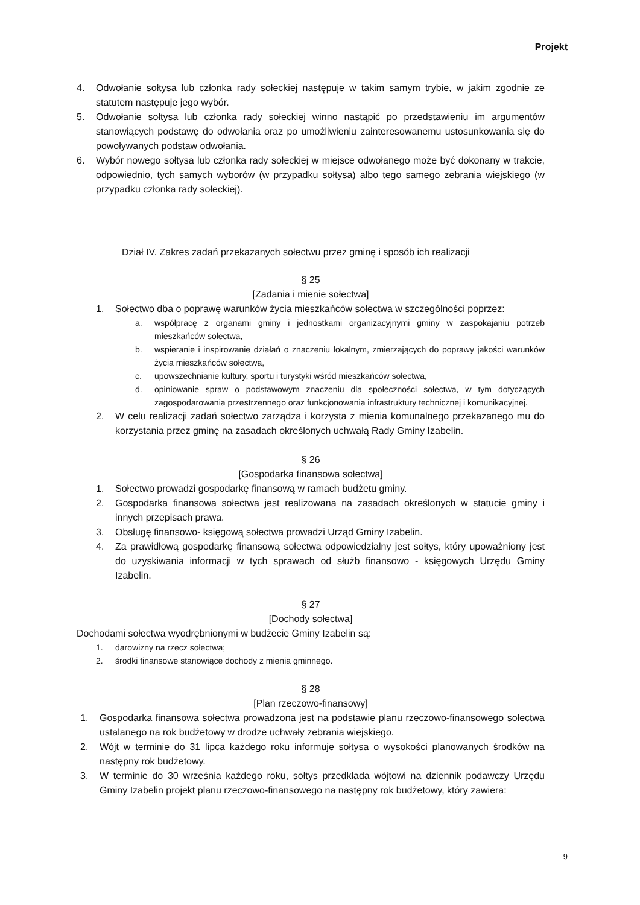Projekt
4. Odwołanie sołtysa lub członka rady sołeckiej następuje w takim samym trybie, w jakim zgodnie ze statutem następuje jego wybór.
5. Odwołanie sołtysa lub członka rady sołeckiej winno nastąpić po przedstawieniu im argumentów stanowiących podstawę do odwołania oraz po umożliwieniu zainteresowanemu ustosunkowania się do powoływanych podstaw odwołania.
6. Wybór nowego sołtysa lub członka rady sołeckiej w miejsce odwołanego może być dokonany w trakcie, odpowiednio, tych samych wyborów (w przypadku sołtysa) albo tego samego zebrania wiejskiego (w przypadku członka rady sołeckiej).
Dział IV. Zakres zadań przekazanych sołectwu przez gminę i sposób ich realizacji
§ 25
[Zadania i mienie sołectwa]
1. Sołectwo dba o poprawę warunków życia mieszkańców sołectwa w szczególności poprzez:
a. współpracę z organami gminy i jednostkami organizacyjnymi gminy w zaspokajaniu potrzeb mieszkańców sołectwa,
b. wspieranie i inspirowanie działań o znaczeniu lokalnym, zmierzających do poprawy jakości warunków życia mieszkańców sołectwa,
c. upowszechnianie kultury, sportu i turystyki wśród mieszkańców sołectwa,
d. opiniowanie spraw o podstawowym znaczeniu dla społeczności sołectwa, w tym dotyczących zagospodarowania przestrzennego oraz funkcjonowania infrastruktury technicznej i komunikacyjnej.
2. W celu realizacji zadań sołectwo zarządza i korzysta z mienia komunalnego przekazanego mu do korzystania przez gminę na zasadach określonych uchwałą Rady Gminy Izabelin.
§ 26
[Gospodarka finansowa sołectwa]
1. Sołectwo prowadzi gospodarkę finansową w ramach budżetu gminy.
2. Gospodarka finansowa sołectwa jest realizowana na zasadach określonych w statucie gminy i innych przepisach prawa.
3. Obsługę finansowo- księgową sołectwa prowadzi Urząd Gminy Izabelin.
4. Za prawidłową gospodarkę finansową sołectwa odpowiedzialny jest sołtys, który upoważniony jest do uzyskiwania informacji w tych sprawach od służb finansowo - księgowych Urzędu Gminy Izabelin.
§ 27
[Dochody sołectwa]
Dochodami sołectwa wyodrębnionymi w budżecie Gminy Izabelin są:
1. darowizny na rzecz sołectwa;
2. środki finansowe stanowiące dochody z mienia gminnego.
§ 28
[Plan rzeczowo-finansowy]
1. Gospodarka finansowa sołectwa prowadzona jest na podstawie planu rzeczowo-finansowego sołectwa ustalanego na rok budżetowy w drodze uchwały zebrania wiejskiego.
2. Wójt w terminie do 31 lipca każdego roku informuje sołtysa o wysokości planowanych środków na następny rok budżetowy.
3. W terminie do 30 września każdego roku, sołtys przedkłada wójtowi na dziennik podawczy Urzędu Gminy Izabelin projekt planu rzeczowo-finansowego na następny rok budżetowy, który zawiera:
9